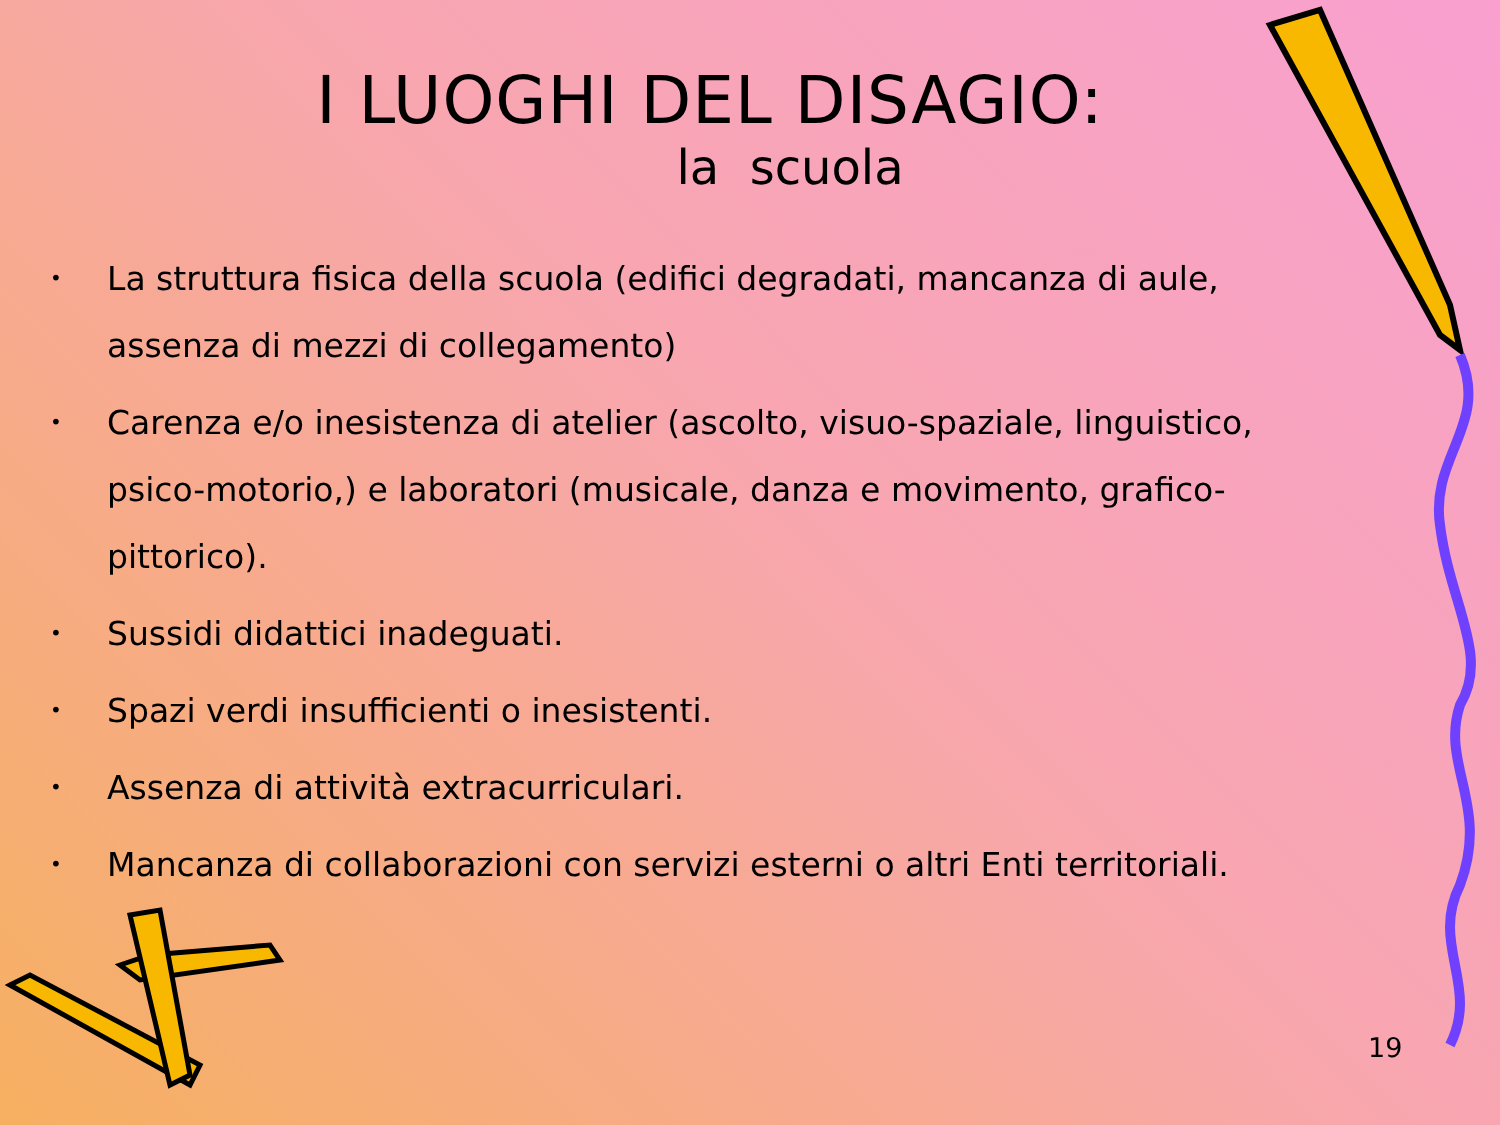I LUOGHI DEL DISAGIO:
la scuola
• La struttura fisica della scuola (edifici degradati, mancanza di aule, assenza di mezzi di collegamento)
• Carenza e/o inesistenza di atelier (ascolto, visuo-spaziale, linguistico, psico-motorio,) e laboratori (musicale, danza e movimento, grafico-pittorico).
• Sussidi didattici inadeguati.
• Spazi verdi insufficienti o inesistenti.
• Assenza di attività extracurriculari.
• Mancanza di collaborazioni con servizi esterni o altri Enti territoriali.
19